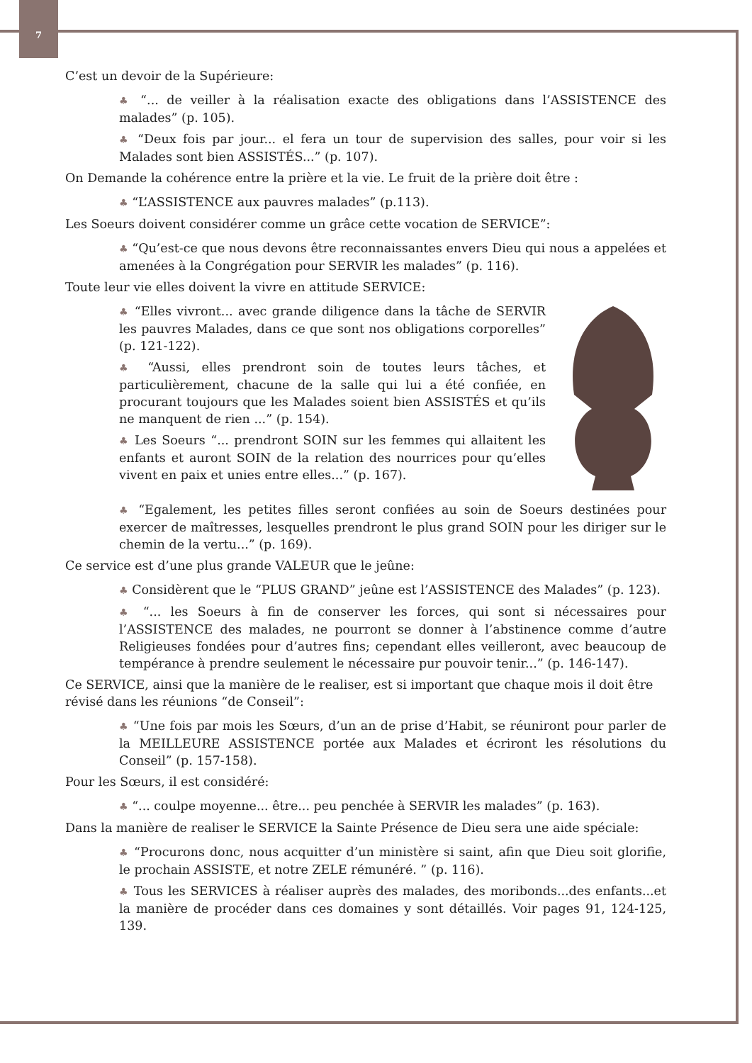7
C’est un devoir de la Supérieure:
♣ “... de veiller à la réalisation exacte des obligations dans l’ASSISTENCE des malades” (p. 105).
♣ “Deux fois par jour... el fera un tour de supervision des salles, pour voir si les Malades sont bien ASSISTÉS...” (p. 107).
On Demande la cohérence entre la prière et la vie. Le fruit de la prière doit être :
♣ “L’ASSISTENCE aux pauvres malades” (p.113).
Les Soeurs doivent considérer comme un grâce cette vocation de SERVICE”:
♣ “Qu’est-ce que nous devons être reconnaissantes envers Dieu qui nous a appelées et amenées à la Congrégation pour SERVIR les malades” (p. 116).
Toute leur vie elles doivent la vivre en attitude SERVICE:
♣ “Elles vivront... avec grande diligence dans la tâche de SERVIR les pauvres Malades, dans ce que sont nos obligations corporelles” (p. 121-122).
♣ “Aussi, elles prendront soin de toutes leurs tâches, et particulièrement, chacune de la salle qui lui a été confiée, en procurant toujours que les Malades soient bien ASSISTÉS et qu’ils ne manquent de rien ...” (p. 154).
♣ Les Soeurs “... prendront SOIN sur les femmes qui allaitent les enfants et auront SOIN de la relation des nourrices pour qu’elles vivent en paix et unies entre elles...” (p. 167).
♣ “Egalement, les petites filles seront confiées au soin de Soeurs destinées pour exercer de maîtresses, lesquelles prendront le plus grand SOIN pour les diriger sur le chemin de la vertu...” (p. 169).
Ce service est d’une plus grande VALEUR que le jeûne:
♣ Considèrent que le “PLUS GRAND” jeûne est l’ASSISTENCE des Malades” (p. 123).
♣ “... les Soeurs à fin de conserver les forces, qui sont si nécessaires pour l’ASSISTENCE des malades, ne pourront se donner à l’abstinence comme d’autre Religieuses fondées pour d’autres fins; cependant elles veilleront, avec beaucoup de tempérance à prendre seulement le nécessaire pur pouvoir tenir...” (p. 146-147).
Ce SERVICE, ainsi que la manière de le realiser, est si important que chaque mois il doit être révisé dans les réunions “de Conseil”:
♣ “Une fois par mois les Sœurs, d’un an de prise d’Habit, se réuniront pour parler de la MEILLEURE ASSISTENCE portée aux Malades et écriront les résolutions du Conseil” (p. 157-158).
Pour les Sœurs, il est considéré:
♣ “... coulpe moyenne... être... peu penchée à SERVIR les malades” (p. 163).
Dans la manière de realiser le SERVICE la Sainte Présence de Dieu sera une aide spéciale:
♣ “Procurons donc, nous acquitter d’un ministère si saint, afin que Dieu soit glorifie, le prochain ASSISTE, et notre ZELE rémunéré. ” (p. 116).
♣ Tous les SERVICES à réaliser auprès des malades, des moribonds...des enfants...et la manière de procéder dans ces domaines y sont détaillés. Voir pages 91, 124-125, 139.